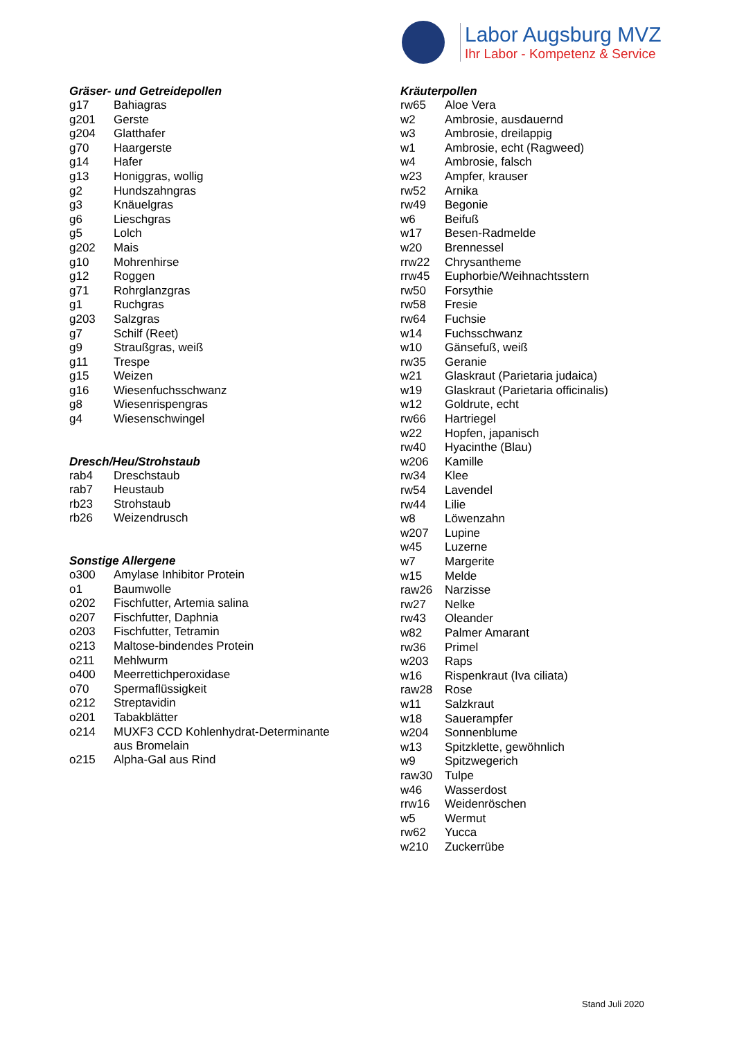Labor Augsburg MVZ
Ihr Labor - Kompetenz & Service
Gräser- und Getreidepollen
| g17 | Bahiagras |
| g201 | Gerste |
| g204 | Glatthafer |
| g70 | Haargerste |
| g14 | Hafer |
| g13 | Honiggras, wollig |
| g2 | Hundszahngras |
| g3 | Knäuelgras |
| g6 | Lieschgras |
| g5 | Lolch |
| g202 | Mais |
| g10 | Mohrenhirse |
| g12 | Roggen |
| g71 | Rohrglanzgras |
| g1 | Ruchgras |
| g203 | Salzgras |
| g7 | Schilf (Reet) |
| g9 | Straußgras, weiß |
| g11 | Trespe |
| g15 | Weizen |
| g16 | Wiesenfuchsschwanz |
| g8 | Wiesenrispengras |
| g4 | Wiesenschwingel |
Dresch/Heu/Strohstaub
| rab4 | Dreschstaub |
| rab7 | Heustaub |
| rb23 | Strohstaub |
| rb26 | Weizendrusch |
Sonstige Allergene
| o300 | Amylase Inhibitor Protein |
| o1 | Baumwolle |
| o202 | Fischfutter, Artemia salina |
| o207 | Fischfutter, Daphnia |
| o203 | Fischfutter, Tetramin |
| o213 | Maltose-bindendes Protein |
| o211 | Mehlwurm |
| o400 | Meerrettichperoxidase |
| o70 | Spermaflüssigkeit |
| o212 | Streptavidin |
| o201 | Tabakblätter |
| o214 | MUXF3 CCD Kohlenhydrat-Determinante aus Bromelain |
| o215 | Alpha-Gal aus Rind |
Kräuterpollen
| rw65 | Aloe Vera |
| w2 | Ambrosie, ausdauernd |
| w3 | Ambrosie, dreilappig |
| w1 | Ambrosie, echt (Ragweed) |
| w4 | Ambrosie, falsch |
| w23 | Ampfer, krauser |
| rw52 | Arnika |
| rw49 | Begonie |
| w6 | Beifuß |
| w17 | Besen-Radmelde |
| w20 | Brennessel |
| rrw22 | Chrysantheme |
| rrw45 | Euphorbie/Weihnachtsstern |
| rw50 | Forsythie |
| rw58 | Fresie |
| rw64 | Fuchsie |
| w14 | Fuchsschwanz |
| w10 | Gänsefuß, weiß |
| rw35 | Geranie |
| w21 | Glaskraut (Parietaria judaica) |
| w19 | Glaskraut (Parietaria officinalis) |
| w12 | Goldrute, echt |
| rw66 | Hartriegel |
| w22 | Hopfen, japanisch |
| rw40 | Hyacinthe (Blau) |
| w206 | Kamille |
| rw34 | Klee |
| rw54 | Lavendel |
| rw44 | Lilie |
| w8 | Löwenzahn |
| w207 | Lupine |
| w45 | Luzerne |
| w7 | Margerite |
| w15 | Melde |
| raw26 | Narzisse |
| rw27 | Nelke |
| rw43 | Oleander |
| w82 | Palmer Amarant |
| rw36 | Primel |
| w203 | Raps |
| w16 | Rispenkraut (Iva ciliata) |
| raw28 | Rose |
| w11 | Salzkraut |
| w18 | Sauerampfer |
| w204 | Sonnenblume |
| w13 | Spitzklette, gewöhnlich |
| w9 | Spitzwegerich |
| raw30 | Tulpe |
| w46 | Wasserdost |
| rrw16 | Weidenröschen |
| w5 | Wermut |
| rw62 | Yucca |
| w210 | Zuckerrübe |
Stand Juli 2020